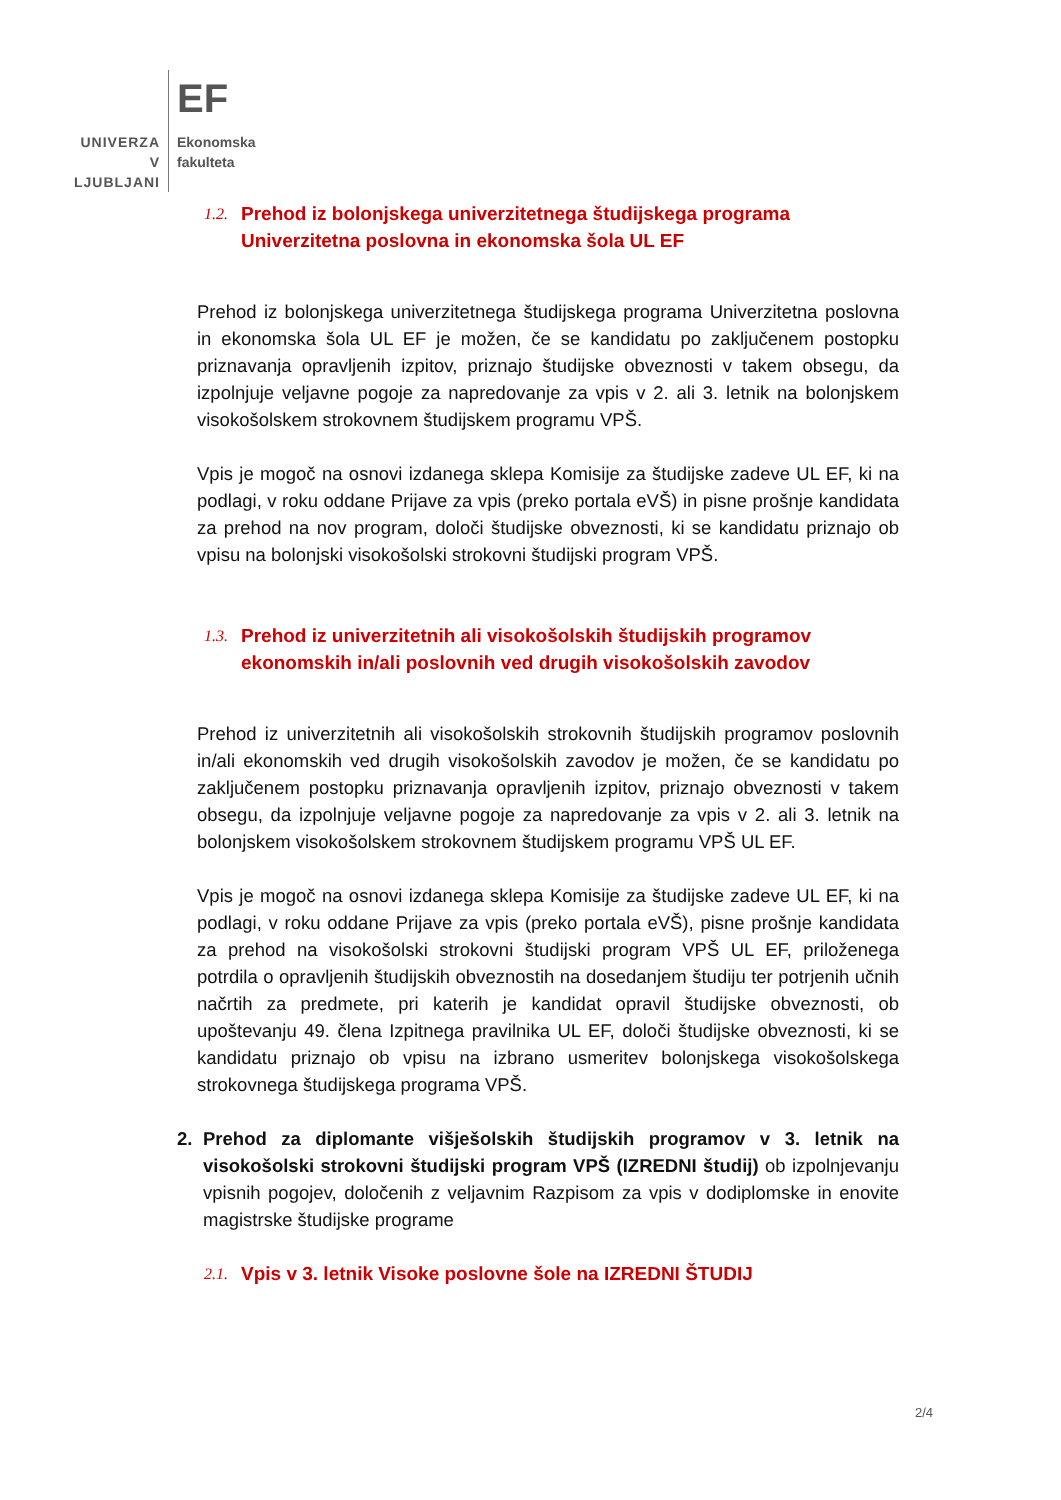UNIVERZA
V LJUBLJANI
EF
Ekonomska
fakulteta
1.2. Prehod iz bolonjskega univerzitetnega študijskega programa Univerzitetna poslovna in ekonomska šola UL EF
Prehod iz bolonjskega univerzitetnega študijskega programa Univerzitetna poslovna in ekonomska šola UL EF je možen, če se kandidatu po zaključenem postopku priznavanja opravljenih izpitov, priznajo študijske obveznosti v takem obsegu, da izpolnjuje veljavne pogoje za napredovanje za vpis v 2. ali 3. letnik na bolonjskem visokošolskem strokovnem študijskem programu VPŠ.
Vpis je mogoč na osnovi izdanega sklepa Komisije za študijske zadeve UL EF, ki na podlagi, v roku oddane Prijave za vpis (preko portala eVŠ) in pisne prošnje kandidata za prehod na nov program, določi študijske obveznosti, ki se kandidatu priznajo ob vpisu na bolonjski visokošolski strokovni študijski program VPŠ.
1.3. Prehod iz univerzitetnih ali visokošolskih študijskih programov ekonomskih in/ali poslovnih ved drugih visokošolskih zavodov
Prehod iz univerzitetnih ali visokošolskih strokovnih študijskih programov poslovnih in/ali ekonomskih ved drugih visokošolskih zavodov je možen, če se kandidatu po zaključenem postopku priznavanja opravljenih izpitov, priznajo obveznosti v takem obsegu, da izpolnjuje veljavne pogoje za napredovanje za vpis v 2. ali 3. letnik na bolonjskem visokošolskem strokovnem študijskem programu VPŠ UL EF.
Vpis je mogoč na osnovi izdanega sklepa Komisije za študijske zadeve UL EF, ki na podlagi, v roku oddane Prijave za vpis (preko portala eVŠ), pisne prošnje kandidata za prehod na visokošolski strokovni študijski program VPŠ UL EF, priloženega potrdila o opravljenih študijskih obveznostih na dosedanjem študiju ter potrjenih učnih načrtih za predmete, pri katerih je kandidat opravil študijske obveznosti, ob upoštevanju 49. člena Izpitnega pravilnika UL EF, določi študijske obveznosti, ki se kandidatu priznajo ob vpisu na izbrano usmeritev bolonjskega visokošolskega strokovnega študijskega programa VPŠ.
2. Prehod za diplomante višješolskih študijskih programov v 3. letnik na visokošolski strokovni študijski program VPŠ (IZREDNI študij) ob izpolnjevanju vpisnih pogojev, določenih z veljavnim Razpisom za vpis v dodiplomske in enovite magistrske študijske programe
2.1. Vpis v 3. letnik Visoke poslovne šole na IZREDNI ŠTUDIJ
2/4